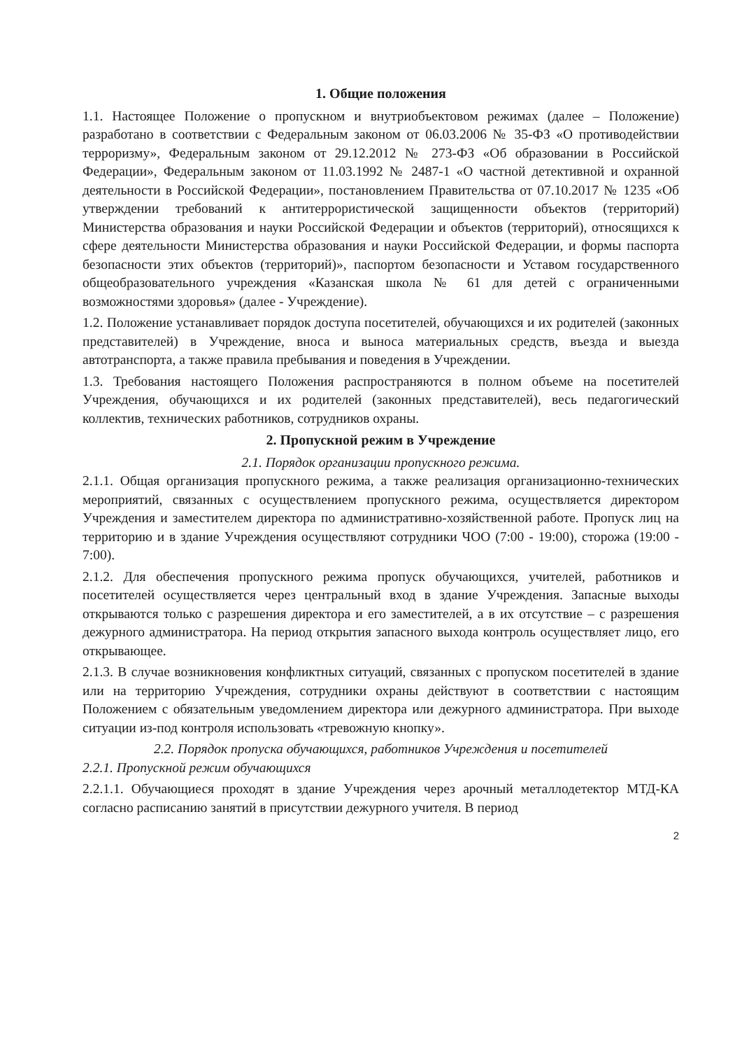1. Общие положения
1.1. Настоящее Положение о пропускном и внутриобъектовом режимах (далее – Положение) разработано в соответствии с Федеральным законом от 06.03.2006 № 35-ФЗ «О противодействии терроризму», Федеральным законом от 29.12.2012 № 273-ФЗ «Об образовании в Российской Федерации», Федеральным законом от 11.03.1992 № 2487-1 «О частной детективной и охранной деятельности в Российской Федерации», постановлением Правительства от 07.10.2017 № 1235 «Об утверждении требований к антитеррористической защищенности объектов (территорий) Министерства образования и науки Российской Федерации и объектов (территорий), относящихся к сфере деятельности Министерства образования и науки Российской Федерации, и формы паспорта безопасности этих объектов (территорий)», паспортом безопасности и Уставом государственного общеобразовательного учреждения «Казанская школа № 61 для детей с ограниченными возможностями здоровья» (далее - Учреждение).
1.2. Положение устанавливает порядок доступа посетителей, обучающихся и их родителей (законных представителей) в Учреждение, вноса и выноса материальных средств, въезда и выезда автотранспорта, а также правила пребывания и поведения в Учреждении.
1.3. Требования настоящего Положения распространяются в полном объеме на посетителей Учреждения, обучающихся и их родителей (законных представителей), весь педагогический коллектив, технических работников, сотрудников охраны.
2. Пропускной режим в Учреждение
2.1. Порядок организации пропускного режима.
2.1.1. Общая организация пропускного режима, а также реализация организационно-технических мероприятий, связанных с осуществлением пропускного режима, осуществляется директором Учреждения и заместителем директора по административно-хозяйственной работе. Пропуск лиц на территорию и в здание Учреждения осуществляют сотрудники ЧОО (7:00 - 19:00), сторожа (19:00 - 7:00).
2.1.2. Для обеспечения пропускного режима пропуск обучающихся, учителей, работников и посетителей осуществляется через центральный вход в здание Учреждения. Запасные выходы открываются только с разрешения директора и его заместителей, а в их отсутствие – с разрешения дежурного администратора. На период открытия запасного выхода контроль осуществляет лицо, его открывающее.
2.1.3. В случае возникновения конфликтных ситуаций, связанных с пропуском посетителей в здание или на территорию Учреждения, сотрудники охраны действуют в соответствии с настоящим Положением с обязательным уведомлением директора или дежурного администратора. При выходе ситуации из-под контроля использовать «тревожную кнопку».
2.2. Порядок пропуска обучающихся, работников Учреждения и посетителей
2.2.1. Пропускной режим обучающихся
2.2.1.1. Обучающиеся проходят в здание Учреждения через арочный металлодетектор МТД-КА согласно расписанию занятий в присутствии дежурного учителя. В период
2